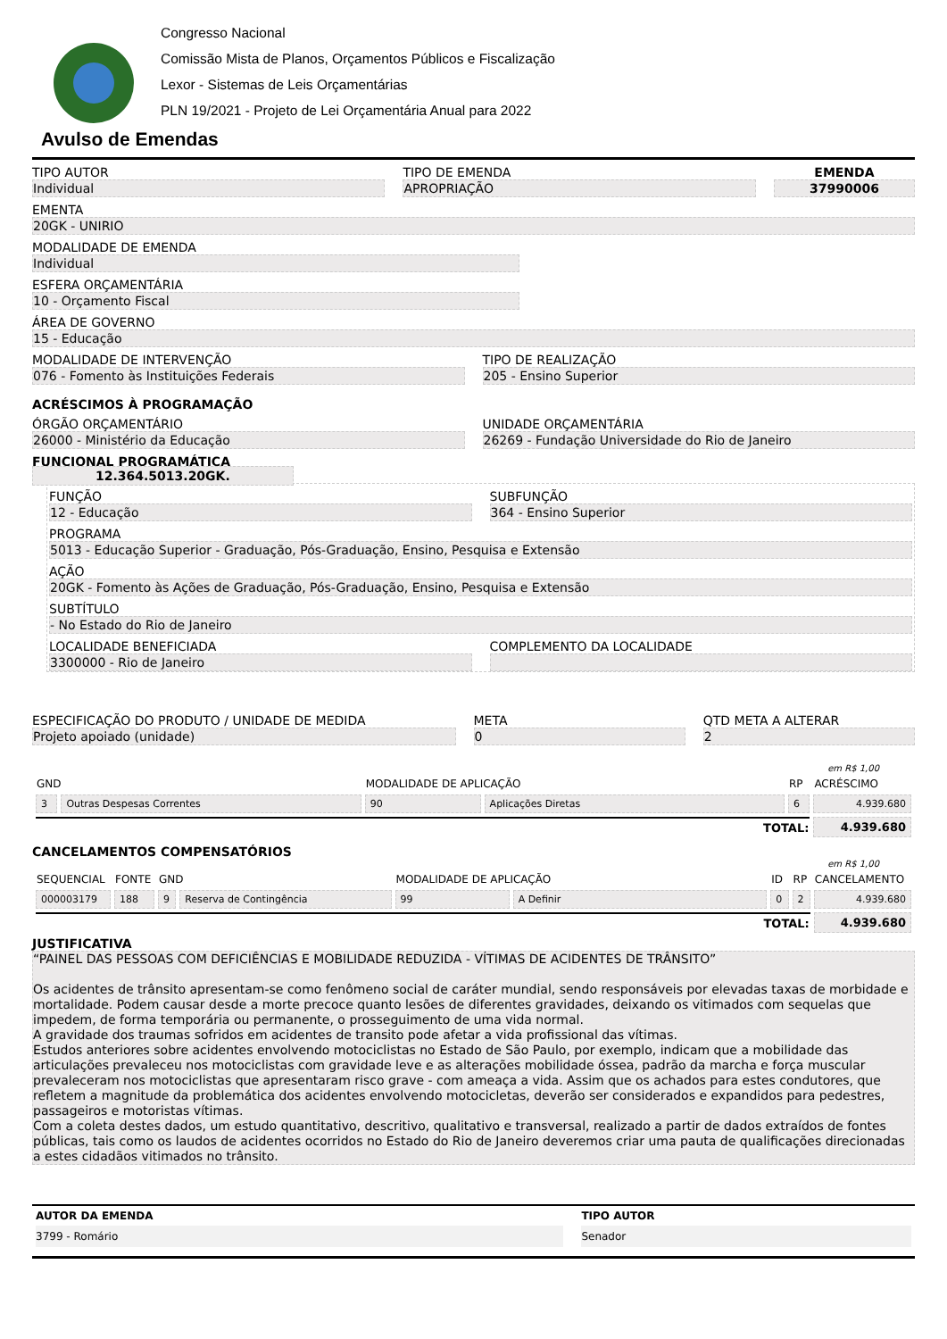Congresso Nacional
Comissão Mista de Planos, Orçamentos Públicos e Fiscalização
Lexor - Sistemas de Leis Orçamentárias
PLN 19/2021 - Projeto de Lei Orçamentária Anual para 2022
Avulso de Emendas
TIPO AUTOR
Individual
TIPO DE EMENDA
APROPRIAÇÃO
EMENDA
37990006
EMENTA
20GK - UNIRIO
MODALIDADE DE EMENDA
Individual
ESFERA ORÇAMENTÁRIA
10 - Orçamento Fiscal
ÁREA DE GOVERNO
15 - Educação
MODALIDADE DE INTERVENÇÃO
076 - Fomento às Instituições Federais
TIPO DE REALIZAÇÃO
205 - Ensino Superior
ACRÉSCIMOS À PROGRAMAÇÃO
ÓRGÃO ORÇAMENTÁRIO
26000 - Ministério da Educação
UNIDADE ORÇAMENTÁRIA
26269 - Fundação Universidade do Rio de Janeiro
FUNCIONAL PROGRAMÁTICA 12.364.5013.20GK.
FUNÇÃO
12 - Educação
SUBFUNÇÃO
364 - Ensino Superior
PROGRAMA
5013 - Educação Superior - Graduação, Pós-Graduação, Ensino, Pesquisa e Extensão
AÇÃO
20GK - Fomento às Ações de Graduação, Pós-Graduação, Ensino, Pesquisa e Extensão
SUBTÍTULO
- No Estado do Rio de Janeiro
LOCALIDADE BENEFICIADA
3300000 - Rio de Janeiro
COMPLEMENTO DA LOCALIDADE
ESPECIFICAÇÃO DO PRODUTO / UNIDADE DE MEDIDA
Projeto apoiado (unidade)
META
0
QTD META A ALTERAR
2
em R$ 1,00
| GND | | MODALIDADE DE APLICAÇÃO | | RP | ACRÉSCIMO |
| --- | --- | --- | --- | --- | --- |
| 3 | Outras Despesas Correntes | 90 | Aplicações Diretas | 6 | 4.939.680 |
| TOTAL: | | | | | 4.939.680 |
CANCELAMENTOS COMPENSATÓRIOS
em R$ 1,00
| SEQUENCIAL | FONTE | GND | | MODALIDADE DE APLICAÇÃO | | ID | RP | CANCELAMENTO |
| --- | --- | --- | --- | --- | --- | --- | --- | --- |
| 000003179 | 188 | 9 | Reserva de Contingência | 99 | A Definir | 0 | 2 | 4.939.680 |
| TOTAL: | | | | | | | | 4.939.680 |
JUSTIFICATIVA
“PAINEL DAS PESSOAS COM DEFICIÊNCIAS E MOBILIDADE REDUZIDA - VÍTIMAS DE ACIDENTES DE TRÂNSITO”
Os acidentes de trânsito apresentam-se como fenômeno social de caráter mundial, sendo responsáveis por elevadas taxas de morbidade e mortalidade. Podem causar desde a morte precoce quanto lesões de diferentes gravidades, deixando os vitimados com sequelas que impedem, de forma temporária ou permanente, o prosseguimento de uma vida normal.
A gravidade dos traumas sofridos em acidentes de transito pode afetar a vida profissional das vítimas.
Estudos anteriores sobre acidentes envolvendo motociclistas no Estado de São Paulo, por exemplo, indicam que a mobilidade das articulações prevaleceu nos motociclistas com gravidade leve e as alterações mobilidade óssea, padrão da marcha e força muscular prevaleceram nos motociclistas que apresentaram risco grave - com ameaça a vida. Assim que os achados para estes condutores, que refletem a magnitude da problemática dos acidentes envolvendo motocicletas, deverão ser considerados e expandidos para pedestres, passageiros e motoristas vítimas.
Com a coleta destes dados, um estudo quantitativo, descritivo, qualitativo e transversal, realizado a partir de dados extraídos de fontes públicas, tais como os laudos de acidentes ocorridos no Estado do Rio de Janeiro deveremos criar uma pauta de qualificações direcionadas a estes cidadãos vitimados no trânsito.
AUTOR DA EMENDA
3799 - Romário
TIPO AUTOR
Senador